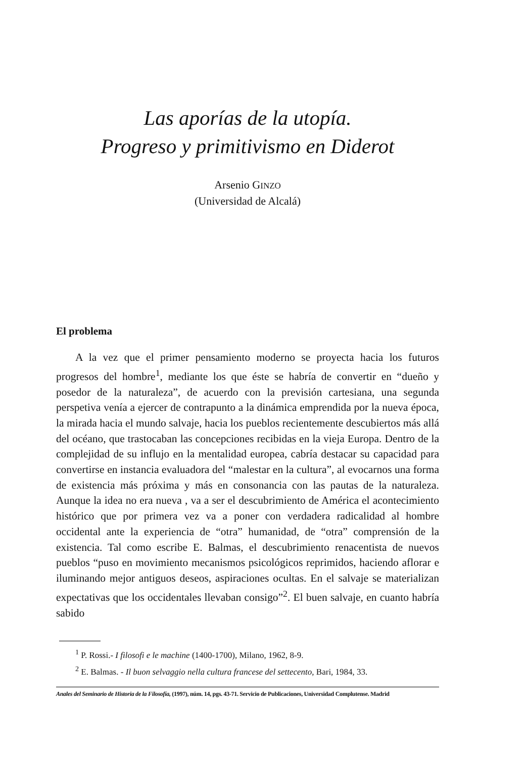Las aporías de la utopía.
Progreso y primitivismo en Diderot
Arsenio GINZO
(Universidad de Alcalá)
El problema
A la vez que el primer pensamiento moderno se proyecta hacia los futuros progresos del hombre<sup>1</sup>, mediante los que éste se habría de convertir en “dueño y posedor de la naturaleza”, de acuerdo con la previsión cartesiana, una segunda perspetiva venía a ejercer de contrapunto a la dinámica emprendida por la nueva época, la mirada hacia el mundo salvaje, hacia los pueblos recientemente descubiertos más allá del océano, que trastocaban las concepciones recibidas en la vieja Europa. Dentro de la complejidad de su influjo en la mentalidad europea, cabría destacar su capacidad para convertirse en instancia evaluadora del “malestar en la cultura”, al evocarnos una forma de existencia más próxima y más en consonancia con las pautas de la naturaleza. Aunque la idea no era nueva , va a ser el descubrimiento de América el acontecimiento histórico que por primera vez va a poner con verdadera radicalidad al hombre occidental ante la experiencia de “otra” humanidad, de “otra” comprensión de la existencia. Tal como escribe E. Balmas, el descubrimiento renacentista de nuevos pueblos “puso en movimiento mecanismos psicológicos reprimidos, haciendo aflorar e iluminando mejor antiguos deseos, aspiraciones ocultas. En el salvaje se materializan expectativas que los occidentales llevaban consigo”<sup>2</sup>. El buen salvaje, en cuanto habría sabido
<sup>1</sup> P. Rossi.- I filosofi e le machine (1400-1700), Milano, 1962, 8-9.
<sup>2</sup> E. Balmas. - Il buon selvaggio nella cultura francese del settecento, Bari, 1984, 33.
Anales del Seminario de Historia de la Filosofía, (1997), núm. 14, pgs. 43-71. Servicio de Publicaciones, Universidad Complutense. Madrid